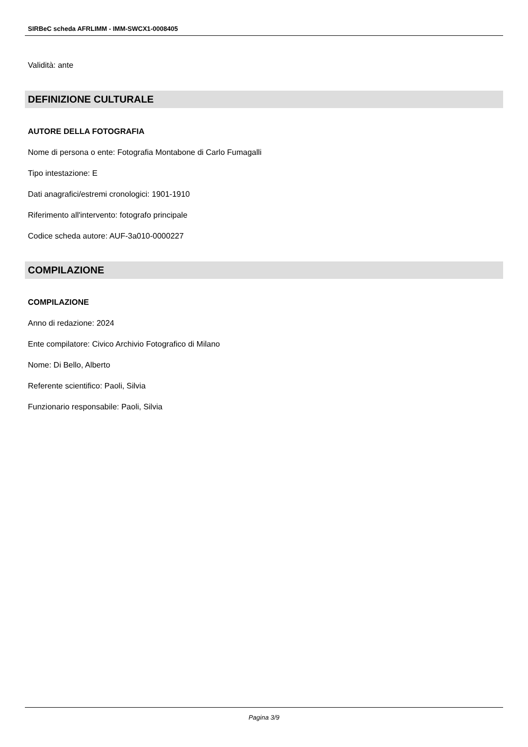SIRBeC scheda AFRLIMM - IMM-SWCX1-0008405
Validità: ante
DEFINIZIONE CULTURALE
AUTORE DELLA FOTOGRAFIA
Nome di persona o ente: Fotografia Montabone di Carlo Fumagalli
Tipo intestazione: E
Dati anagrafici/estremi cronologici: 1901-1910
Riferimento all'intervento: fotografo principale
Codice scheda autore: AUF-3a010-0000227
COMPILAZIONE
COMPILAZIONE
Anno di redazione: 2024
Ente compilatore: Civico Archivio Fotografico di Milano
Nome: Di Bello, Alberto
Referente scientifico: Paoli, Silvia
Funzionario responsabile: Paoli, Silvia
Pagina 3/9